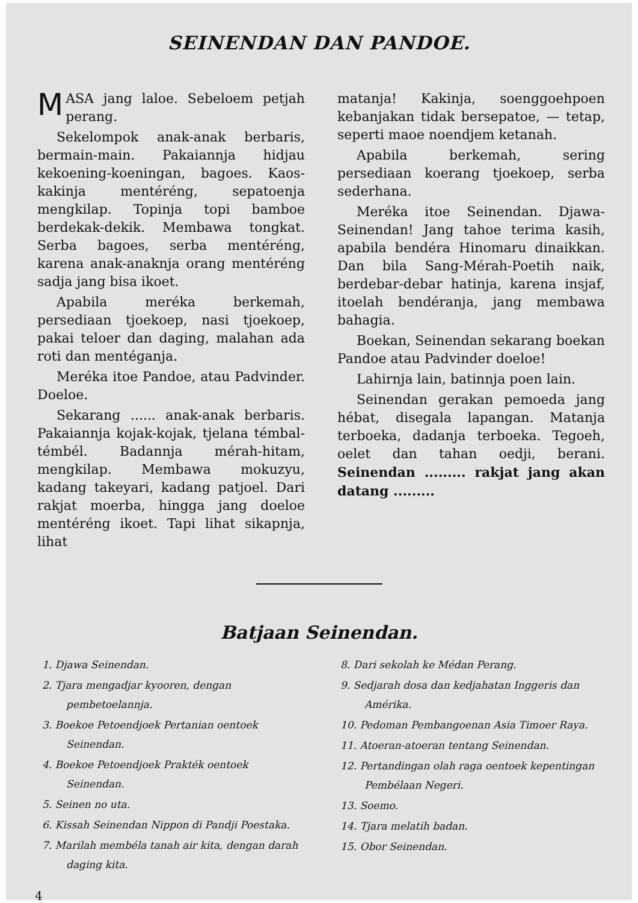SEINENDAN DAN PANDOE.
MASA jang laloe. Sebeloem petjah perang.
Sekelompok anak-anak berbaris, bermain-main. Pakaiannja hidjau kekoening-koeningan, bagoes. Kaos-kakinja mentéréng, sepatoenja mengkilap. Topinja topi bamboe berdekak-dekik. Membawa tongkat. Serba bagoes, serba mentéréng, karena anak-anaknja orang mentéréng sadja jang bisa ikoet.
Apabila meréka berkemah, persediaan tjoekoep, nasi tjoekoep, pakai teloer dan daging, malahan ada roti dan mentéganja.
Meréka itoe Pandoe, atau Padvinder. Doeloe.
Sekarang ...... anak-anak berbaris. Pakaiannja kojak-kojak, tjelana témbal-témbél. Badannja mérah-hitam, mengkilap. Membawa mokuzyu, kadang takeyari, kadang patjoel. Dari rakjat moerba, hingga jang doeloe mentéréng ikoet. Tapi lihat sikapnja, lihat
matanja! Kakinja, soenggoehpoen kebanjakan tidak bersepatoe, — tetap, seperti maoe noendjem ketanah.
Apabila berkemah, sering persediaan koerang tjoekoep, serba sederhana.
Meréka itoe Seinendan. Djawa-Seinendan! Jang tahoe terima kasih, apabila bendéra Hinomaru dinaikkan. Dan bila Sang-Mérah-Poetih naik, berdebar-debar hatinja, karena insjaf, itoelah bendéranja, jang membawa bahagia.
Boekan, Seinendan sekarang boekan Pandoe atau Padvinder doeloe!
Lahirnja lain, batinnja poen lain.
Seinendan gerakan pemoeda jang hébat, disegala lapangan. Matanja terboeka, dadanja terboeka. Tegoeh, oelet dan tahan oedji, berani. Seinendan ......... rakjat jang akan datang .........
Batjaan Seinendan.
1. Djawa Seinendan.
2. Tjara mengadjar kyooren, dengan pembetoelannja.
3. Boekoe Petoendjoek Pertanian oentoek Seinendan.
4. Boekoe Petoendjoek Prakték oentoek Seinendan.
5. Seinen no uta.
6. Kissah Seinendan Nippon di Pandji Poestaka.
7. Marilah membéla tanah air kita, dengan darah daging kita.
8. Dari sekolah ke Médan Perang.
9. Sedjarah dosa dan kedjahatan Inggeris dan Amérika.
10. Pedoman Pembangoenan Asia Timoer Raya.
11. Atoeran-atoeran tentang Seinendan.
12. Pertandingan olah raga oentoek kepentingan Pembélaan Negeri.
13. Soemo.
14. Tjara melatih badan.
15. Obor Seinendan.
4